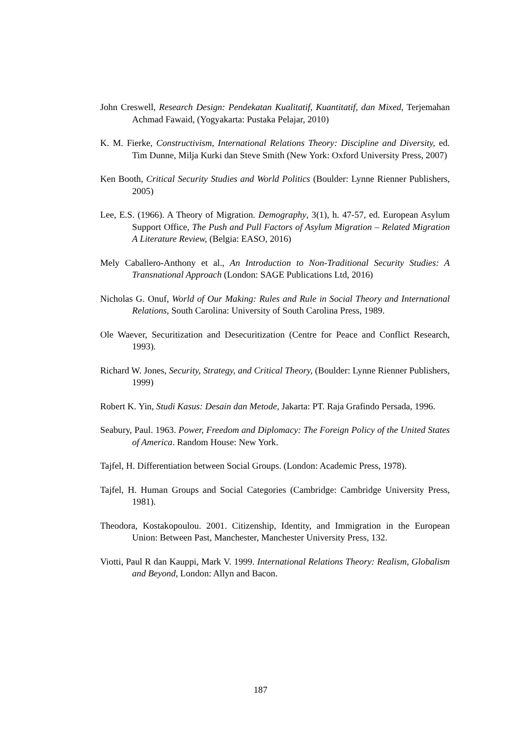John Creswell, Research Design: Pendekatan Kualitatif, Kuantitatif, dan Mixed, Terjemahan Achmad Fawaid, (Yogyakarta: Pustaka Pelajar, 2010)
K. M. Fierke, Constructivism, International Relations Theory: Discipline and Diversity, ed. Tim Dunne, Milja Kurki dan Steve Smith (New York: Oxford University Press, 2007)
Ken Booth, Critical Security Studies and World Politics (Boulder: Lynne Rienner Publishers, 2005)
Lee, E.S. (1966). A Theory of Migration. Demography, 3(1), h. 47-57, ed. European Asylum Support Office, The Push and Pull Factors of Asylum Migration – Related Migration A Literature Review, (Belgia: EASO, 2016)
Mely Caballero-Anthony et al., An Introduction to Non-Traditional Security Studies: A Transnational Approach (London: SAGE Publications Ltd, 2016)
Nicholas G. Onuf, World of Our Making: Rules and Rule in Social Theory and International Relations, South Carolina: University of South Carolina Press, 1989.
Ole Waever, Securitization and Desecuritization (Centre for Peace and Conflict Research, 1993).
Richard W. Jones, Security, Strategy, and Critical Theory, (Boulder: Lynne Rienner Publishers, 1999)
Robert K. Yin, Studi Kasus: Desain dan Metode, Jakarta: PT. Raja Grafindo Persada, 1996.
Seabury, Paul. 1963. Power, Freedom and Diplomacy: The Foreign Policy of the United States of America. Random House: New York.
Tajfel, H. Differentiation between Social Groups. (London: Academic Press, 1978).
Tajfel, H. Human Groups and Social Categories (Cambridge: Cambridge University Press, 1981).
Theodora, Kostakopoulou. 2001. Citizenship, Identity, and Immigration in the European Union: Between Past, Manchester, Manchester University Press, 132.
Viotti, Paul R dan Kauppi, Mark V. 1999. International Relations Theory: Realism, Globalism and Beyond, London: Allyn and Bacon.
187